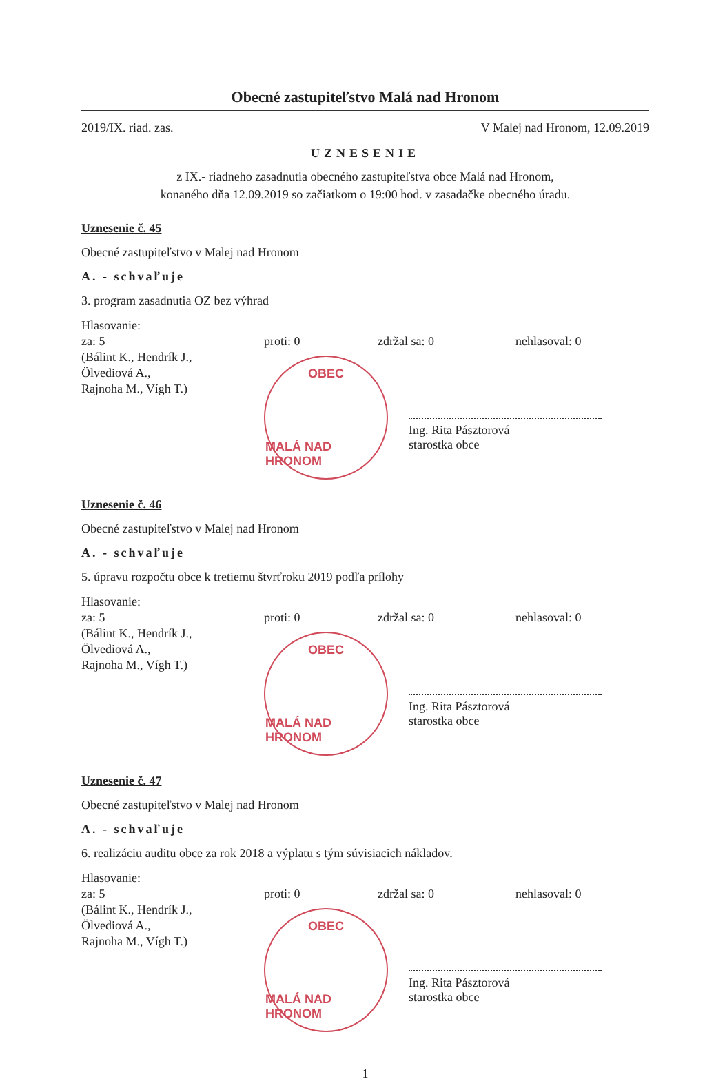Obecné zastupiteľstvo Malá nad Hronom
2019/IX. riad. zas. V Malej nad Hronom, 12.09.2019
UZNESENIE
z IX.- riadneho zasadnutia obecného zastupiteľstva obce Malá nad Hronom,
konaného dňa 12.09.2019 so začiatkom o 19:00 hod. v zasadačke obecného úradu.
Uznesenie č. 45
Obecné zastupiteľstvo v Malej nad Hronom
A. - schvaľuje
3. program zasadnutia OZ bez výhrad
Hlasovanie:
za: 5
(Bálint K., Hendrík J.,
Ölvediová A.,
Rajnoha M., Vígh T.)
proti: 0
zdržal sa: 0
nehlasoval: 0
OBEC
MALÁ NAD HRONOM
Ing. Rita Pásztorová
starostka obce
Uznesenie č. 46
Obecné zastupiteľstvo v Malej nad Hronom
A. - schvaľuje
5. úpravu rozpočtu obce k tretiemu štvrťroku 2019 podľa prílohy
Hlasovanie:
za: 5
(Bálint K., Hendrík J.,
Ölvediová A.,
Rajnoha M., Vígh T.)
proti: 0
zdržal sa: 0
nehlasoval: 0
OBEC
MALÁ NAD HRONOM
Ing. Rita Pásztorová
starostka obce
Uznesenie č. 47
Obecné zastupiteľstvo v Malej nad Hronom
A. - schvaľuje
6. realizáciu auditu obce za rok 2018 a výplatu s tým súvisiacich nákladov.
Hlasovanie:
za: 5
(Bálint K., Hendrík J.,
Ölvediová A.,
Rajnoha M., Vígh T.)
proti: 0
zdržal sa: 0
nehlasoval: 0
OBEC
MALÁ NAD HRONOM
Ing. Rita Pásztorová
starostka obce
1